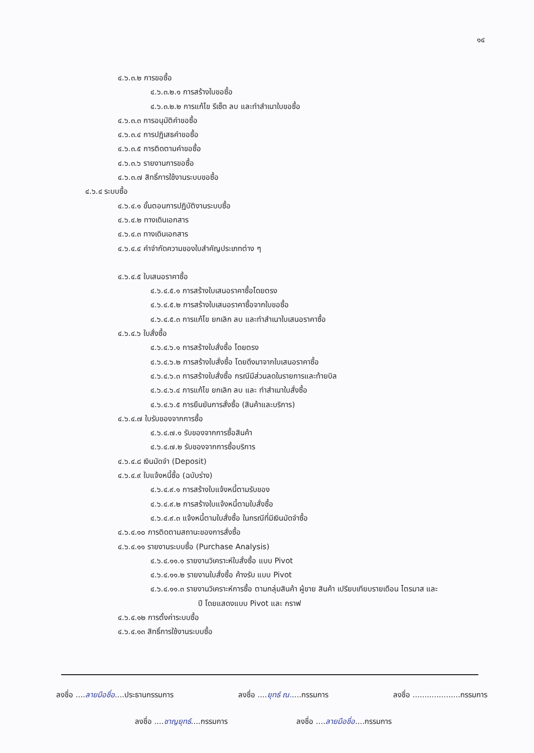๑๔
๔.๖.๓.๒ การขอซื้อ
๔.๖.๓.๒.๑ การสร้างใบขอซื้อ
๔.๖.๓.๒.๒ การแก้ไข รีเซ็ต ลบ และทำสำเนาใบขอซื้อ
๔.๖.๓.๓ การอนุมัติคำขอซื้อ
๔.๖.๓.๔ การปฏิเสธคำขอซื้อ
๔.๖.๓.๕ การติดตามคำขอซื้อ
๔.๖.๓.๖ รายงานการขอซื้อ
๔.๖.๓.๗ สิทธิ์การใช้งานระบบขอซื้อ
๔.๖.๔ ระบบซื้อ
๔.๖.๔.๑ ขั้นตอนการปฏิบัติงานระบบซื้อ
๔.๖.๔.๒ ทางเดินเอกสาร
๔.๖.๔.๓ ทางเดินเอกสาร
๔.๖.๔.๔ คำจำกัดความของใบสำคัญประเภทต่าง ๆ
๔.๖.๔.๕ ใบเสนอราคาซื้อ
๔.๖.๔.๕.๑ การสร้างใบเสนอราคาซื้อโดยตรง
๔.๖.๔.๕.๒ การสร้างใบเสนอราคาซื้อจากใบขอซื้อ
๔.๖.๔.๕.๓ การแก้ไข ยกเลิก ลบ และทำสำเนาใบเสนอราคาซื้อ
๔.๖.๔.๖ ใบสั่งซื้อ
๔.๖.๔.๖.๑ การสร้างใบสั่งซื้อ โดยตรง
๔.๖.๔.๖.๒ การสร้างใบสั่งซื้อ โดยดึงมาจากใบเสนอราคาซื้อ
๔.๖.๔.๖.๓ การสร้างใบสั่งซื้อ กรณีมีส่วนลดในรายการและท้ายบิล
๔.๖.๔.๖.๔ การแก้ไข ยกเลิก ลบ และ ทำสำเนาใบสั่งซื้อ
๔.๖.๔.๖.๕ การยืนยันการสั่งซื้อ (สินค้าและบริการ)
๔.๖.๔.๗ ใบรับของจากการซื้อ
๔.๖.๔.๗.๑ รับของจากการซื้อสินค้า
๔.๖.๔.๗.๒ รับของจากการซื้อบริการ
๔.๖.๔.๘ เงินมัดจำ (Deposit)
๔.๖.๔.๙ ใบแจ้งหนี้ซื้อ (ฉบับร่าง)
๔.๖.๔.๙.๑ การสร้างใบแจ้งหนี้ตามรับของ
๔.๖.๔.๙.๒ การสร้างใบแจ้งหนี้ตามใบสั่งซื้อ
๔.๖.๔.๙.๓ แจ้งหนี้ตามใบสั่งซื้อ ในกรณีที่มีเงินมัดจำซื้อ
๔.๖.๔.๑๐ การติดตามสถานะของการสั่งซื้อ
๔.๖.๔.๑๑ รายงานระบบซื้อ (Purchase Analysis)
๔.๖.๔.๑๑.๑ รายงานวิเคราะห์ใบสั่งซื้อ แบบ Pivot
๔.๖.๔.๑๑.๒ รายงานใบสั่งซื้อ ค้างรับ แบบ Pivot
๔.๖.๔.๑๑.๓ รายงานวิเคราะห์การซื้อ ตามกลุ่มสินค้า ผู้ขาย สินค้า เปรียบเทียบรายเดือน ไตรมาส และ
ปี โดยแสดงแบบ Pivot และ กราฟ
๔.๖.๔.๑๒ การตั้งค่าระบบซื้อ
๔.๖.๔.๑๓ สิทธิ์การใช้งานระบบซื้อ
ลงชื่อ ....ลายมือชื่อ....ประธานกรรมการ ลงชื่อ ....ยุทธ์ ณ.....กรรมการ ลงชื่อ ....................กรรมการ
ลงชื่อ ....ชาญยุทธ์....กรรมการ ลงชื่อ ....ลายมือชื่อ....กรรมการ